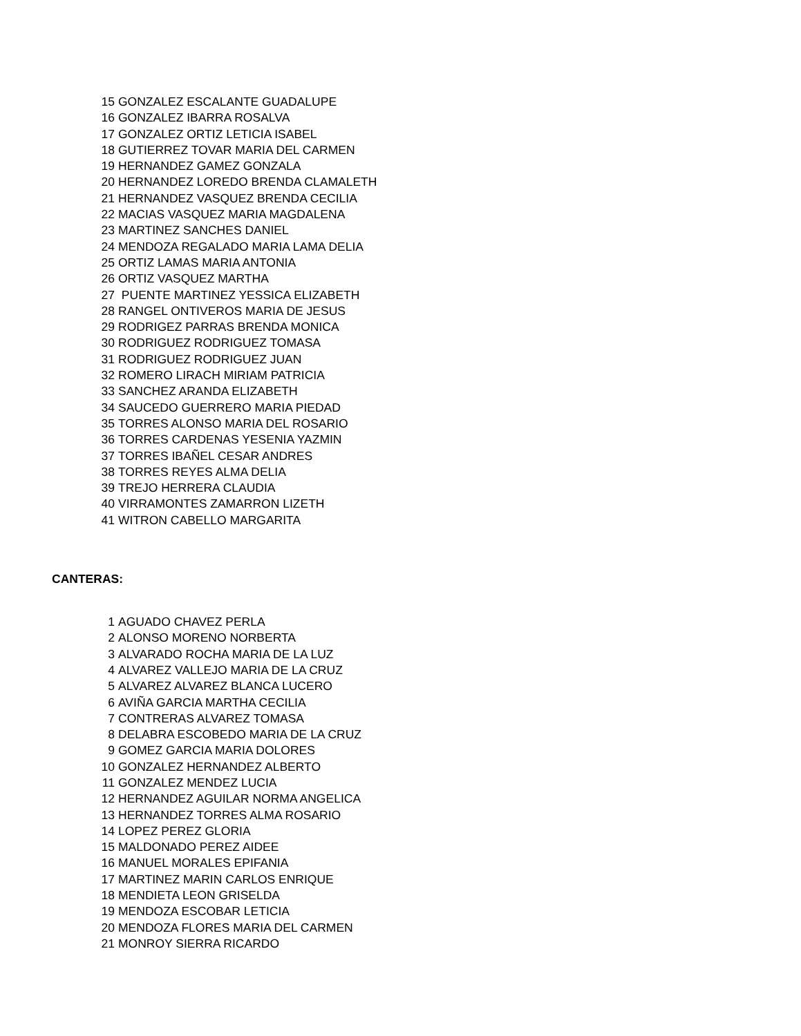| 15 | GONZALEZ ESCALANTE GUADALUPE |
| 16 | GONZALEZ IBARRA ROSALVA |
| 17 | GONZALEZ ORTIZ LETICIA ISABEL |
| 18 | GUTIERREZ TOVAR MARIA DEL CARMEN |
| 19 | HERNANDEZ GAMEZ GONZALA |
| 20 | HERNANDEZ LOREDO BRENDA CLAMALETH |
| 21 | HERNANDEZ VASQUEZ BRENDA CECILIA |
| 22 | MACIAS VASQUEZ MARIA MAGDALENA |
| 23 | MARTINEZ SANCHES DANIEL |
| 24 | MENDOZA REGALADO MARIA LAMA DELIA |
| 25 | ORTIZ LAMAS MARIA ANTONIA |
| 26 | ORTIZ VASQUEZ MARTHA |
| 27 | PUENTE MARTINEZ YESSICA ELIZABETH |
| 28 | RANGEL ONTIVEROS MARIA DE JESUS |
| 29 | RODRIGEZ PARRAS BRENDA MONICA |
| 30 | RODRIGUEZ RODRIGUEZ TOMASA |
| 31 | RODRIGUEZ RODRIGUEZ JUAN |
| 32 | ROMERO LIRACH MIRIAM PATRICIA |
| 33 | SANCHEZ ARANDA ELIZABETH |
| 34 | SAUCEDO GUERRERO MARIA PIEDAD |
| 35 | TORRES ALONSO MARIA DEL ROSARIO |
| 36 | TORRES CARDENAS YESENIA YAZMIN |
| 37 | TORRES IBAÑEL CESAR ANDRES |
| 38 | TORRES REYES ALMA DELIA |
| 39 | TREJO HERRERA CLAUDIA |
| 40 | VIRRAMONTES ZAMARRON LIZETH |
| 41 | WITRON CABELLO MARGARITA |
CANTERAS:
| 1 | AGUADO CHAVEZ PERLA |
| 2 | ALONSO MORENO NORBERTA |
| 3 | ALVARADO ROCHA MARIA DE LA LUZ |
| 4 | ALVAREZ VALLEJO MARIA DE LA CRUZ |
| 5 | ALVAREZ ALVAREZ BLANCA LUCERO |
| 6 | AVIÑA GARCIA MARTHA CECILIA |
| 7 | CONTRERAS ALVAREZ TOMASA |
| 8 | DELABRA ESCOBEDO MARIA DE LA CRUZ |
| 9 | GOMEZ GARCIA MARIA DOLORES |
| 10 | GONZALEZ HERNANDEZ ALBERTO |
| 11 | GONZALEZ MENDEZ LUCIA |
| 12 | HERNANDEZ AGUILAR NORMA ANGELICA |
| 13 | HERNANDEZ TORRES ALMA ROSARIO |
| 14 | LOPEZ PEREZ GLORIA |
| 15 | MALDONADO PEREZ AIDEE |
| 16 | MANUEL MORALES EPIFANIA |
| 17 | MARTINEZ MARIN CARLOS ENRIQUE |
| 18 | MENDIETA LEON GRISELDA |
| 19 | MENDOZA ESCOBAR LETICIA |
| 20 | MENDOZA FLORES MARIA DEL CARMEN |
| 21 | MONROY SIERRA RICARDO |